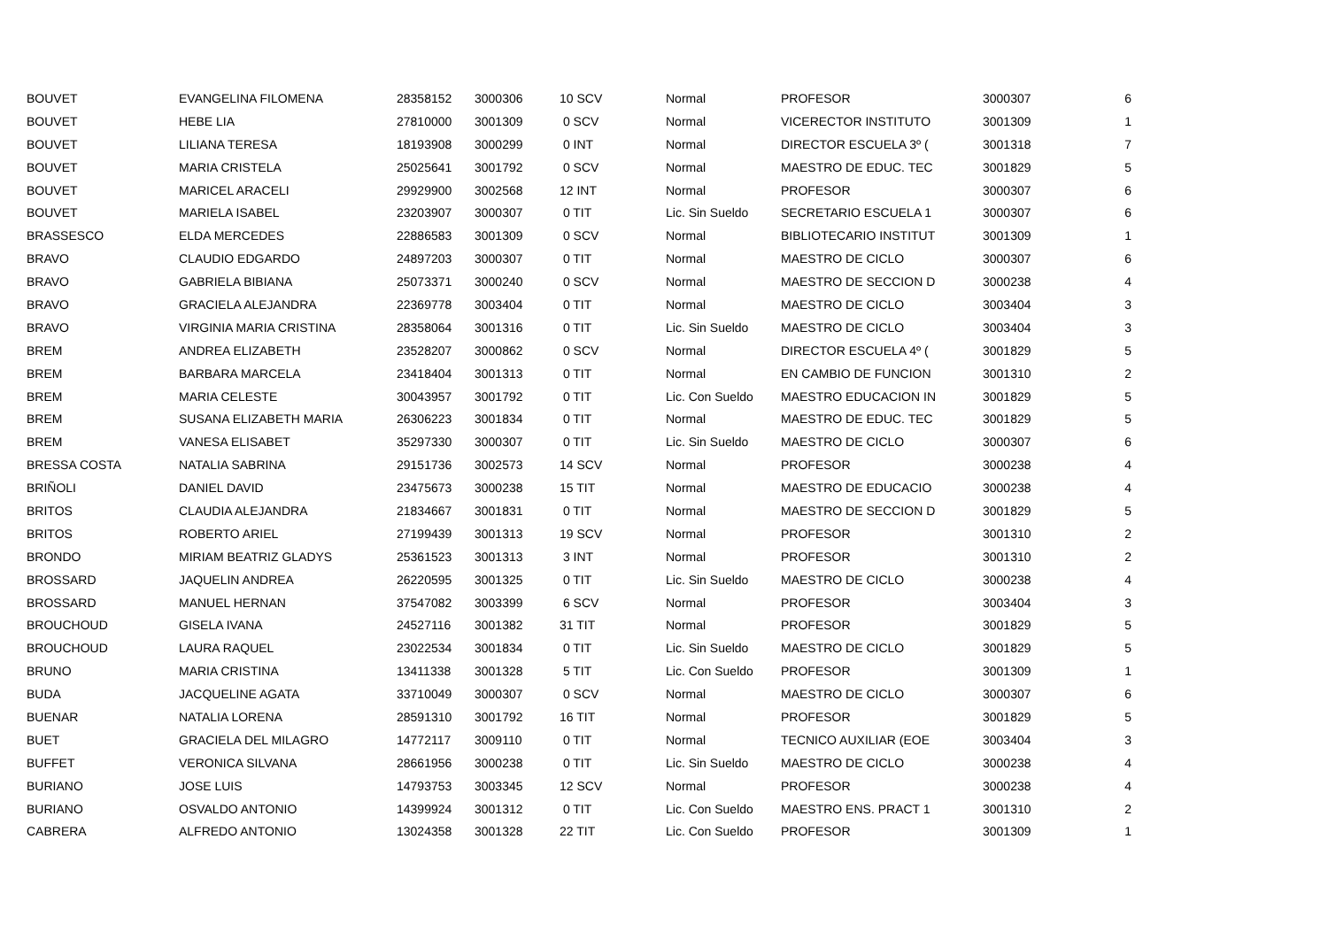| BOUVET | EVANGELINA FILOMENA | 28358152 | 3000306 | 10 SCV | Normal | PROFESOR | 3000307 | 6 |
| BOUVET | HEBE LIA | 27810000 | 3001309 | 0 SCV | Normal | VICERECTOR INSTITUTO | 3001309 | 1 |
| BOUVET | LILIANA TERESA | 18193908 | 3000299 | 0 INT | Normal | DIRECTOR ESCUELA 3º ( | 3001318 | 7 |
| BOUVET | MARIA CRISTELA | 25025641 | 3001792 | 0 SCV | Normal | MAESTRO DE EDUC. TEC | 3001829 | 5 |
| BOUVET | MARICEL ARACELI | 29929900 | 3002568 | 12 INT | Normal | PROFESOR | 3000307 | 6 |
| BOUVET | MARIELA ISABEL | 23203907 | 3000307 | 0 TIT | Lic. Sin Sueldo | SECRETARIO ESCUELA 1 | 3000307 | 6 |
| BRASSESCO | ELDA MERCEDES | 22886583 | 3001309 | 0 SCV | Normal | BIBLIOTECARIO INSTITUT | 3001309 | 1 |
| BRAVO | CLAUDIO EDGARDO | 24897203 | 3000307 | 0 TIT | Normal | MAESTRO DE CICLO | 3000307 | 6 |
| BRAVO | GABRIELA BIBIANA | 25073371 | 3000240 | 0 SCV | Normal | MAESTRO DE SECCION D | 3000238 | 4 |
| BRAVO | GRACIELA ALEJANDRA | 22369778 | 3003404 | 0 TIT | Normal | MAESTRO DE CICLO | 3003404 | 3 |
| BRAVO | VIRGINIA MARIA CRISTINA | 28358064 | 3001316 | 0 TIT | Lic. Sin Sueldo | MAESTRO DE CICLO | 3003404 | 3 |
| BREM | ANDREA ELIZABETH | 23528207 | 3000862 | 0 SCV | Normal | DIRECTOR ESCUELA 4º ( | 3001829 | 5 |
| BREM | BARBARA MARCELA | 23418404 | 3001313 | 0 TIT | Normal | EN CAMBIO DE FUNCION | 3001310 | 2 |
| BREM | MARIA CELESTE | 30043957 | 3001792 | 0 TIT | Lic. Con Sueldo | MAESTRO EDUCACION IN | 3001829 | 5 |
| BREM | SUSANA ELIZABETH MARIA | 26306223 | 3001834 | 0 TIT | Normal | MAESTRO DE EDUC. TEC | 3001829 | 5 |
| BREM | VANESA ELISABET | 35297330 | 3000307 | 0 TIT | Lic. Sin Sueldo | MAESTRO DE CICLO | 3000307 | 6 |
| BRESSA COSTA | NATALIA SABRINA | 29151736 | 3002573 | 14 SCV | Normal | PROFESOR | 3000238 | 4 |
| BRIÑOLI | DANIEL DAVID | 23475673 | 3000238 | 15 TIT | Normal | MAESTRO DE EDUCACIO | 3000238 | 4 |
| BRITOS | CLAUDIA ALEJANDRA | 21834667 | 3001831 | 0 TIT | Normal | MAESTRO DE SECCION D | 3001829 | 5 |
| BRITOS | ROBERTO ARIEL | 27199439 | 3001313 | 19 SCV | Normal | PROFESOR | 3001310 | 2 |
| BRONDO | MIRIAM BEATRIZ GLADYS | 25361523 | 3001313 | 3 INT | Normal | PROFESOR | 3001310 | 2 |
| BROSSARD | JAQUELIN ANDREA | 26220595 | 3001325 | 0 TIT | Lic. Sin Sueldo | MAESTRO DE CICLO | 3000238 | 4 |
| BROSSARD | MANUEL HERNAN | 37547082 | 3003399 | 6 SCV | Normal | PROFESOR | 3003404 | 3 |
| BROUCHOUD | GISELA IVANA | 24527116 | 3001382 | 31 TIT | Normal | PROFESOR | 3001829 | 5 |
| BROUCHOUD | LAURA RAQUEL | 23022534 | 3001834 | 0 TIT | Lic. Sin Sueldo | MAESTRO DE CICLO | 3001829 | 5 |
| BRUNO | MARIA CRISTINA | 13411338 | 3001328 | 5 TIT | Lic. Con Sueldo | PROFESOR | 3001309 | 1 |
| BUDA | JACQUELINE AGATA | 33710049 | 3000307 | 0 SCV | Normal | MAESTRO DE CICLO | 3000307 | 6 |
| BUENAR | NATALIA LORENA | 28591310 | 3001792 | 16 TIT | Normal | PROFESOR | 3001829 | 5 |
| BUET | GRACIELA DEL MILAGRO | 14772117 | 3009110 | 0 TIT | Normal | TECNICO AUXILIAR (EOE | 3003404 | 3 |
| BUFFET | VERONICA SILVANA | 28661956 | 3000238 | 0 TIT | Lic. Sin Sueldo | MAESTRO DE CICLO | 3000238 | 4 |
| BURIANO | JOSE LUIS | 14793753 | 3003345 | 12 SCV | Normal | PROFESOR | 3000238 | 4 |
| BURIANO | OSVALDO ANTONIO | 14399924 | 3001312 | 0 TIT | Lic. Con Sueldo | MAESTRO ENS. PRACT 1 | 3001310 | 2 |
| CABRERA | ALFREDO ANTONIO | 13024358 | 3001328 | 22 TIT | Lic. Con Sueldo | PROFESOR | 3001309 | 1 |